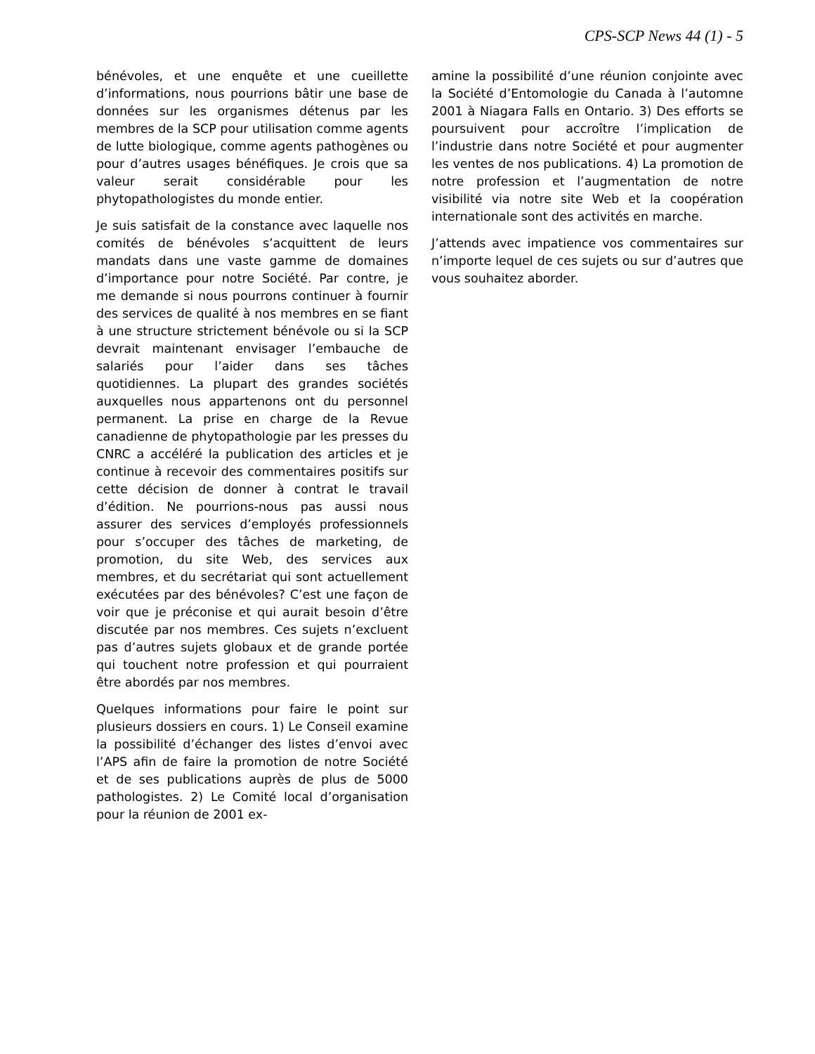CPS-SCP News 44 (1) - 5
bénévoles, et une enquête et une cueillette d’informations, nous pourrions bâtir une base de données sur les organismes détenus par les membres de la SCP pour utilisation comme agents de lutte biologique, comme agents pathogènes ou pour d’autres usages bénéfiques. Je crois que sa valeur serait considérable pour les phytopathologistes du monde entier.
Je suis satisfait de la constance avec laquelle nos comités de bénévoles s’acquittent de leurs mandats dans une vaste gamme de domaines d’importance pour notre Société. Par contre, je me demande si nous pourrons continuer à fournir des services de qualité à nos membres en se fiant à une structure strictement bénévole ou si la SCP devrait maintenant envisager l’embauche de salariés pour l’aider dans ses tâches quotidiennes. La plupart des grandes sociétés auxquelles nous appartenons ont du personnel permanent. La prise en charge de la Revue canadienne de phytopathologie par les presses du CNRC a accéléré la publication des articles et je continue à recevoir des commentaires positifs sur cette décision de donner à contrat le travail d’édition. Ne pourrions-nous pas aussi nous assurer des services d’employés professionnels pour s’occuper des tâches de marketing, de promotion, du site Web, des services aux membres, et du secrétariat qui sont actuellement exécutées par des bénévoles? C’est une façon de voir que je préconise et qui aurait besoin d’être discutée par nos membres. Ces sujets n’excluent pas d’autres sujets globaux et de grande portée qui touchent notre profession et qui pourraient être abordés par nos membres.
Quelques informations pour faire le point sur plusieurs dossiers en cours. 1) Le Conseil examine la possibilité d’échanger des listes d’envoi avec l’APS afin de faire la promotion de notre Société et de ses publications auprès de plus de 5000 pathologistes. 2) Le Comité local d’organisation pour la réunion de 2001 ex-
amine la possibilité d’une réunion conjointe avec la Société d’Entomologie du Canada à l’automne 2001 à Niagara Falls en Ontario. 3) Des efforts se poursuivent pour accroître l’implication de l’industrie dans notre Société et pour augmenter les ventes de nos publications. 4) La promotion de notre profession et l’augmentation de notre visibilité via notre site Web et la coopération internationale sont des activités en marche.
J’attends avec impatience vos commentaires sur n’importe lequel de ces sujets ou sur d’autres que vous souhaitez aborder.